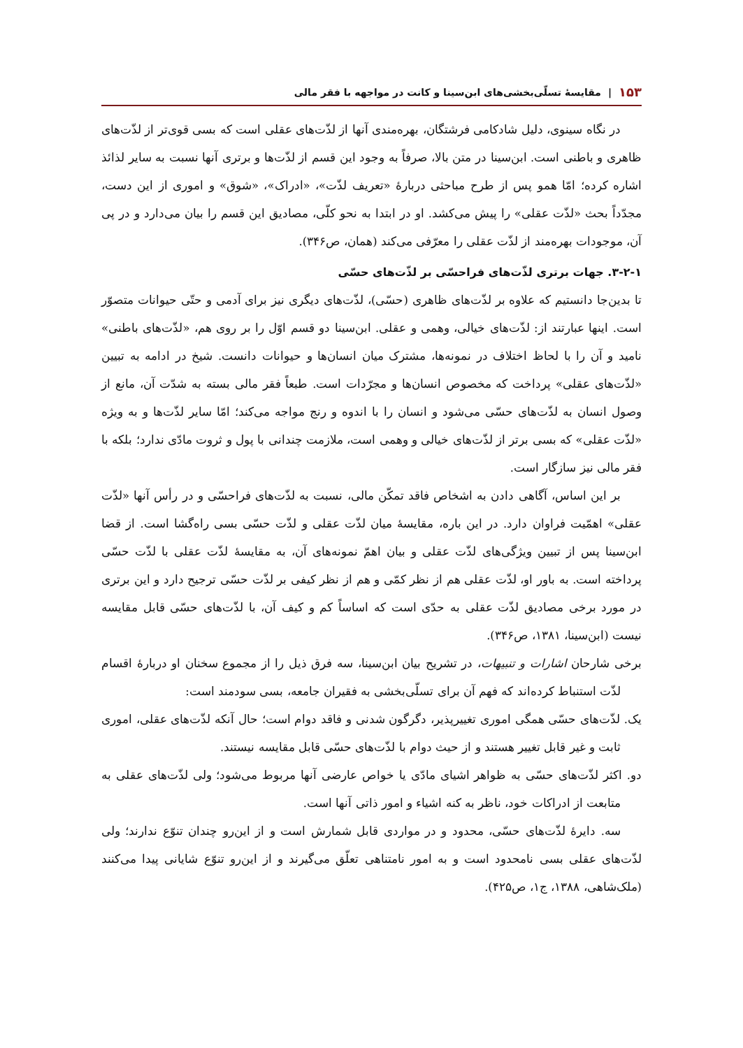۱۵۳ | مقایسهٔ تسلّی‌بخشی‌های ابن‌سینا و کانت در مواجهه با فقر مالی
در نگاه سینوی، دلیل شادکامی فرشتگان، بهره‌مندی آنها از لذّت‌های عقلی است که بسی قوی‌تر از لذّت‌های ظاهری و باطنی است. ابن‌سینا در متن بالا، صرفاً به وجود این قسم از لذّت‌ها و برتری آنها نسبت به سایر لذائذ اشاره کرده؛ امّا همو پس از طرح مباحثی دربارهٔ «تعریف لذّت»، «ادراک»، «شوق» و اموری از این دست، مجدّداً بحث «لذّت عقلی» را پیش می‌کشد. او در ابتدا به نحو کلّی، مصادیق این قسم را بیان می‌دارد و در پی آن، موجودات بهره‌مند از لذّت عقلی را معرّفی می‌کند (همان، ص۳۴۶).
۳-۲-۱. جهات برتری لذّت‌های فراحسّی بر لذّت‌های حسّی
تا بدین‌جا دانستیم که علاوه بر لذّت‌های ظاهری (حسّی)، لذّت‌های دیگری نیز برای آدمی و حتّی حیوانات متصوّر است. اینها عبارتند از: لذّت‌های خیالی، وهمی و عقلی. ابن‌سینا دو قسم اوّل را بر روی هم، «لذّت‌های باطنی» نامید و آن را با لحاظ اختلاف در نمونه‌ها، مشترک میان انسان‌ها و حیوانات دانست. شیخ در ادامه به تبیین «لذّت‌های عقلی» پرداخت که مخصوص انسان‌ها و مجرّدات است. طبعاً فقر مالی بسته به شدّت آن، مانع از وصول انسان به لذّت‌های حسّی می‌شود و انسان را با اندوه و رنج مواجه می‌کند؛ امّا سایر لذّت‌ها و به ویژه «لذّت عقلی» که بسی برتر از لذّت‌های خیالی و وهمی است، ملازمت چندانی با پول و ثروت مادّی ندارد؛ بلکه با فقر مالی نیز سازگار است.
بر این اساس، آگاهی دادن به اشخاص فاقد تمکّن مالی، نسبت به لذّت‌های فراحسّی و در رأس آنها «لذّت عقلی» اهمّیت فراوان دارد. در این باره، مقایسهٔ میان لذّت عقلی و لذّت حسّی بسی راه‌گشا است. از قضا ابن‌سینا پس از تبیین ویژگی‌های لذّت عقلی و بیان اهمّ نمونه‌های آن، به مقایسهٔ لذّت عقلی با لذّت حسّی پرداخته است. به باور او، لذّت عقلی هم از نظر کمّی و هم از نظر کیفی بر لذّت حسّی ترجیح دارد و این برتری در مورد برخی مصادیق لذّت عقلی به حدّی است که اساساً کم و کیف آن، با لذّت‌های حسّی قابل مقایسه نیست (ابن‌سینا، ۱۳۸۱، ص۳۴۶).
برخی شارحان اشارات و تنبیهات، در تشریح بیان ابن‌سینا، سه فرق ذیل را از مجموع سخنان او دربارهٔ اقسام لذّت استنباط کرده‌اند که فهم آن برای تسلّی‌بخشی به فقیران جامعه، بسی سودمند است:
یک. لذّت‌های حسّی همگی اموری تغییرپذیر، دگرگون شدنی و فاقد دوام است؛ حال آنکه لذّت‌های عقلی، اموری ثابت و غیر قابل تغییر هستند و از حیث دوام با لذّت‌های حسّی قابل مقایسه نیستند.
دو. اکثر لذّت‌های حسّی به ظواهر اشیای مادّی یا خواص عارضی آنها مربوط می‌شود؛ ولی لذّت‌های عقلی به متابعت از ادراکات خود، ناظر به کنه اشیاء و امور ذاتی آنها است.
سه. دایرهٔ لذّت‌های حسّی، محدود و در مواردی قابل شمارش است و از این‌رو چندان تنوّع ندارند؛ ولی لذّت‌های عقلی بسی نامحدود است و به امور نامتناهی تعلّق می‌گیرند و از این‌رو تنوّع شایانی پیدا می‌کنند (ملک‌شاهی، ۱۳۸۸، ج۱، ص۴۲۵).